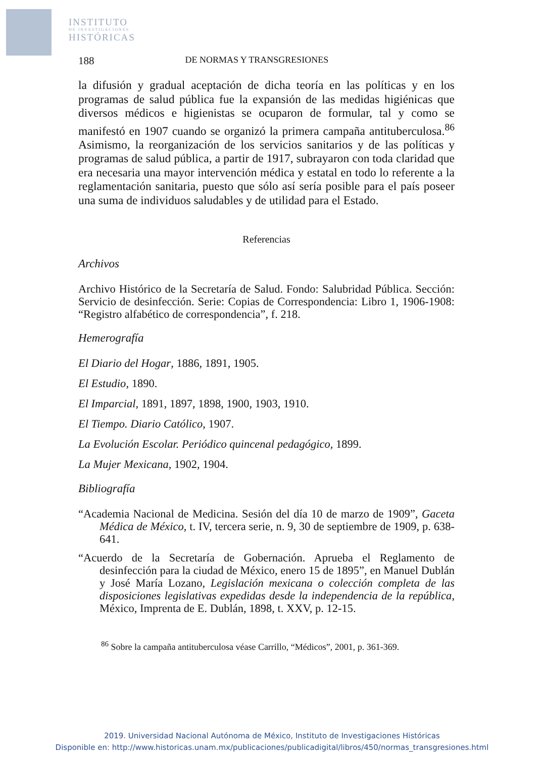INSTITUTO
DE INVESTIGACIONES
HISTÓRICAS
188 DE NORMAS Y TRANSGRESIONES
la difusión y gradual aceptación de dicha teoría en las políticas y en los programas de salud pública fue la expansión de las medidas higiénicas que diversos médicos e higienistas se ocuparon de formular, tal y como se manifestó en 1907 cuando se organizó la primera campaña antituberculosa.<sup>86</sup> Asimismo, la reorganización de los servicios sanitarios y de las políticas y programas de salud pública, a partir de 1917, subrayaron con toda claridad que era necesaria una mayor intervención médica y estatal en todo lo referente a la reglamentación sanitaria, puesto que sólo así sería posible para el país poseer una suma de individuos saludables y de utilidad para el Estado.
Referencias
Archivos
Archivo Histórico de la Secretaría de Salud. Fondo: Salubridad Pública. Sección: Servicio de desinfección. Serie: Copias de Correspondencia: Libro 1, 1906-1908: “Registro alfabético de correspondencia”, f. 218.
Hemerografía
El Diario del Hogar, 1886, 1891, 1905.
El Estudio, 1890.
El Imparcial, 1891, 1897, 1898, 1900, 1903, 1910.
El Tiempo. Diario Católico, 1907.
La Evolución Escolar. Periódico quincenal pedagógico, 1899.
La Mujer Mexicana, 1902, 1904.
Bibliografía
“Academia Nacional de Medicina. Sesión del día 10 de marzo de 1909”, Gaceta Médica de México, t. IV, tercera serie, n. 9, 30 de septiembre de 1909, p. 638-641.
“Acuerdo de la Secretaría de Gobernación. Aprueba el Reglamento de desinfección para la ciudad de México, enero 15 de 1895”, en Manuel Dublán y José María Lozano, Legislación mexicana o colección completa de las disposiciones legislativas expedidas desde la independencia de la república, México, Imprenta de E. Dublán, 1898, t. XXV, p. 12-15.
<sup>86</sup> Sobre la campaña antituberculosa véase Carrillo, “Médicos”, 2001, p. 361-369.
2019. Universidad Nacional Autónoma de México, Instituto de Investigaciones Históricas
Disponible en: http://www.historicas.unam.mx/publicaciones/publicadigital/libros/450/normas_transgresiones.html